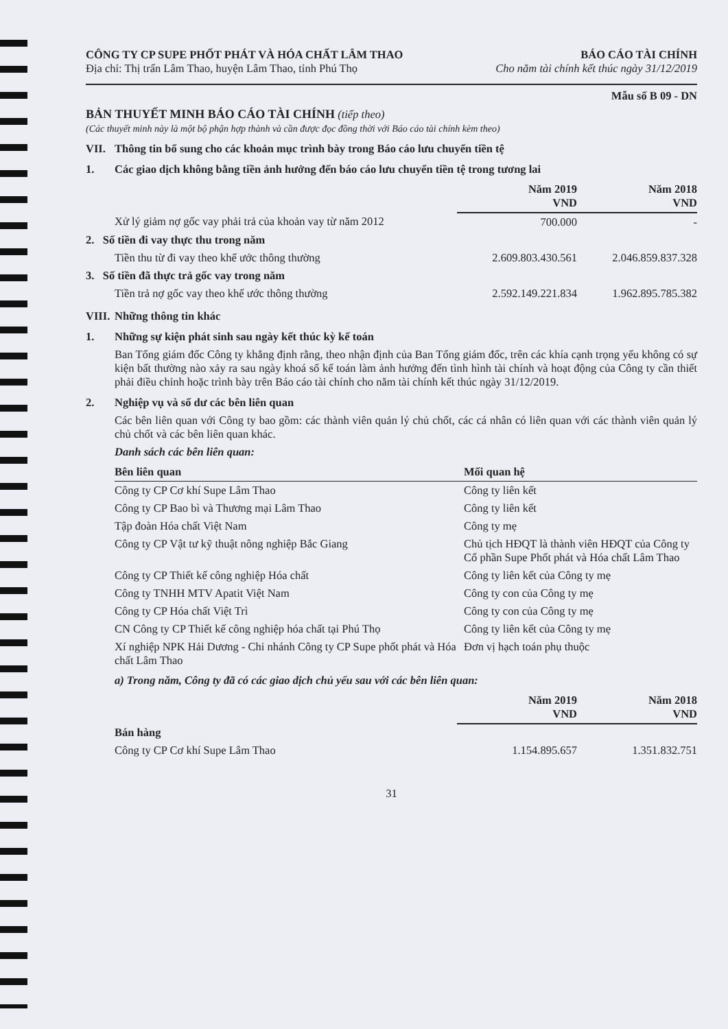CÔNG TY CP SUPE PHỐT PHÁT VÀ HÓA CHẤT LÂM THAO
Địa chỉ: Thị trấn Lâm Thao, huyện Lâm Thao, tỉnh Phú Thọ
BÁO CÁO TÀI CHÍNH
Cho năm tài chính kết thúc ngày 31/12/2019
Mẫu số B 09 - DN
BẢN THUYẾT MINH BÁO CÁO TÀI CHÍNH (tiếp theo)
(Các thuyết minh này là một bộ phận hợp thành và cần được đọc đồng thời với Báo cáo tài chính kèm theo)
VII. Thông tin bổ sung cho các khoản mục trình bày trong Báo cáo lưu chuyển tiền tệ
1. Các giao dịch không bằng tiền ảnh hưởng đến báo cáo lưu chuyển tiền tệ trong tương lai
| | Năm 2019 VND | Năm 2018 VND |
| --- | --- | --- |
| Xử lý giảm nợ gốc vay phải trả của khoản vay từ năm 2012 | 700.000 | - |
| 2. Số tiền đi vay thực thu trong năm | | |
| Tiền thu từ đi vay theo khế ước thông thường | 2.609.803.430.561 | 2.046.859.837.328 |
| 3. Số tiền đã thực trả gốc vay trong năm | | |
| Tiền trả nợ gốc vay theo khế ước thông thường | 2.592.149.221.834 | 1.962.895.785.382 |
VIII. Những thông tin khác
1. Những sự kiện phát sinh sau ngày kết thúc kỳ kế toán
Ban Tổng giám đốc Công ty khẳng định rằng, theo nhận định của Ban Tổng giám đốc, trên các khía cạnh trọng yếu không có sự kiện bất thường nào xảy ra sau ngày khoá sổ kế toán làm ảnh hưởng đến tình hình tài chính và hoạt động của Công ty cần thiết phải điều chỉnh hoặc trình bày trên Báo cáo tài chính cho năm tài chính kết thúc ngày 31/12/2019.
2. Nghiệp vụ và số dư các bên liên quan
Các bên liên quan với Công ty bao gồm: các thành viên quản lý chủ chốt, các cá nhân có liên quan với các thành viên quản lý chủ chốt và các bên liên quan khác.
Danh sách các bên liên quan:
| Bên liên quan | Mối quan hệ |
| --- | --- |
| Công ty CP Cơ khí Supe Lâm Thao | Công ty liên kết |
| Công ty CP Bao bì và Thương mại Lâm Thao | Công ty liên kết |
| Tập đoàn Hóa chất Việt Nam | Công ty mẹ |
| Công ty CP Vật tư kỹ thuật nông nghiệp Bắc Giang | Chủ tịch HĐQT là thành viên HĐQT của Công ty Cổ phần Supe Phốt phát và Hóa chất Lâm Thao |
| Công ty CP Thiết kế công nghiệp Hóa chất | Công ty liên kết của Công ty mẹ |
| Công ty TNHH MTV Apatit Việt Nam | Công ty con của Công ty mẹ |
| Công ty CP Hóa chất Việt Trì | Công ty con của Công ty mẹ |
| CN Công ty CP Thiết kế công nghiệp hóa chất tại Phú Thọ | Công ty liên kết của Công ty mẹ |
| Xí nghiệp NPK Hải Dương - Chi nhánh Công ty CP Supe phốt phát và Hóa chất Lâm Thao | Đơn vị hạch toán phụ thuộc |
a) Trong năm, Công ty đã có các giao dịch chủ yếu sau với các bên liên quan:
| | Năm 2019 VND | Năm 2018 VND |
| --- | --- | --- |
| Bán hàng | | |
| Công ty CP Cơ khí Supe Lâm Thao | 1.154.895.657 | 1.351.832.751 |
31